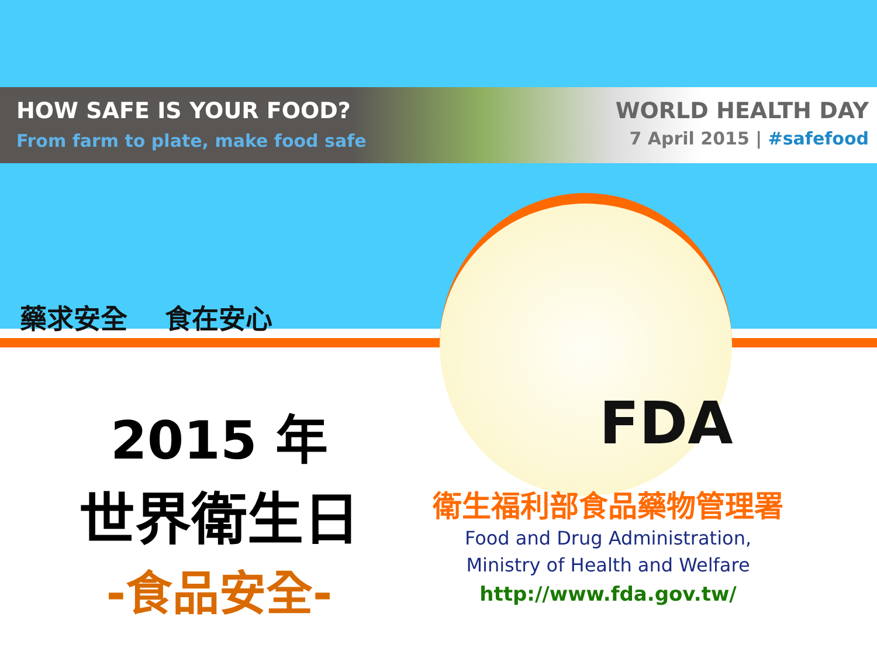HOW SAFE IS YOUR FOOD?
From farm to plate, make food safe
WORLD HEALTH DAY
7 April 2015 | #safefood
藥求安全 食在安心
FDA
2015 年
世界衛生日
-食品安全-
衛生福利部食品藥物管理署
Food and Drug Administration,
Ministry of Health and Welfare
http://www.fda.gov.tw/